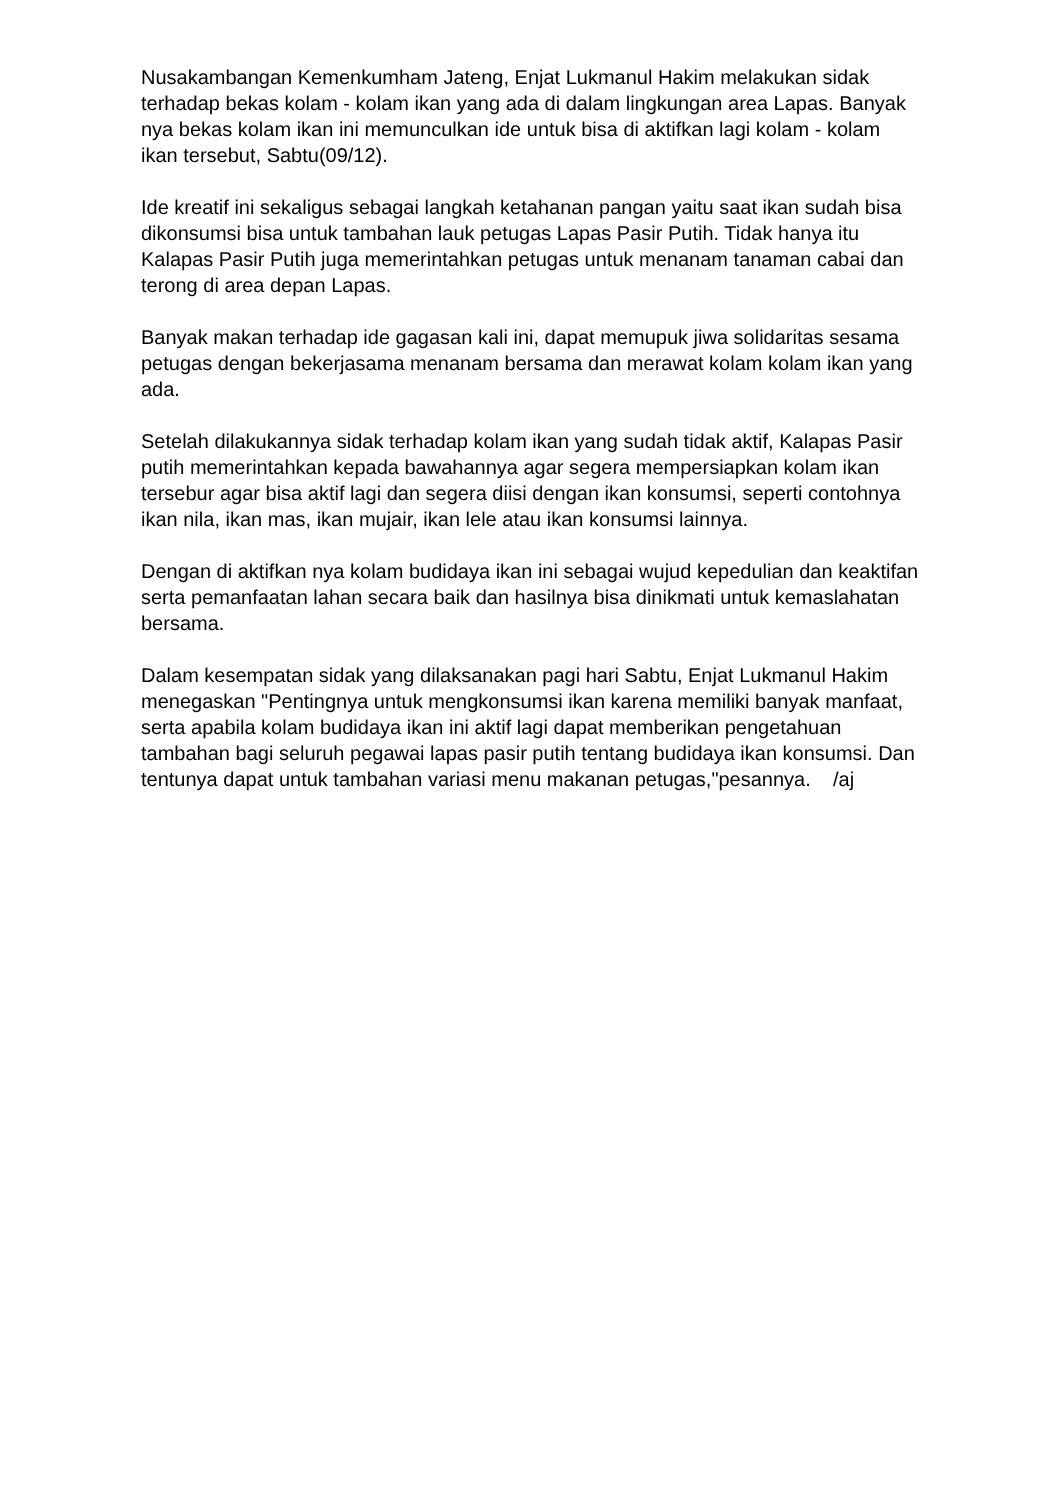Nusakambangan Kemenkumham Jateng, Enjat Lukmanul Hakim melakukan sidak terhadap bekas kolam - kolam ikan yang ada di dalam lingkungan area Lapas. Banyak nya bekas kolam ikan ini memunculkan ide untuk bisa di aktifkan lagi kolam - kolam ikan tersebut, Sabtu(09/12).
Ide kreatif ini sekaligus sebagai langkah ketahanan pangan yaitu saat ikan sudah bisa dikonsumsi bisa untuk tambahan lauk petugas Lapas Pasir Putih. Tidak hanya itu Kalapas Pasir Putih juga memerintahkan petugas untuk menanam tanaman cabai dan terong di area depan Lapas.
Banyak makan terhadap ide gagasan kali ini, dapat memupuk jiwa solidaritas sesama petugas dengan bekerjasama menanam bersama dan merawat kolam kolam ikan yang ada.
Setelah dilakukannya sidak terhadap kolam ikan yang sudah tidak aktif, Kalapas Pasir putih memerintahkan kepada bawahannya agar segera mempersiapkan kolam ikan tersebur agar bisa aktif lagi dan segera diisi dengan ikan konsumsi, seperti contohnya ikan nila, ikan mas, ikan mujair, ikan lele atau ikan konsumsi lainnya.
Dengan di aktifkan nya kolam budidaya ikan ini sebagai wujud kepedulian dan keaktifan serta pemanfaatan lahan secara baik dan hasilnya bisa dinikmati untuk kemaslahatan bersama.
Dalam kesempatan sidak yang dilaksanakan pagi hari Sabtu, Enjat Lukmanul Hakim menegaskan "Pentingnya untuk mengkonsumsi ikan karena memiliki banyak manfaat, serta apabila kolam budidaya ikan ini aktif lagi dapat memberikan pengetahuan tambahan bagi seluruh pegawai lapas pasir putih tentang budidaya ikan konsumsi. Dan tentunya dapat untuk tambahan variasi menu makanan petugas,"pesannya. /aj